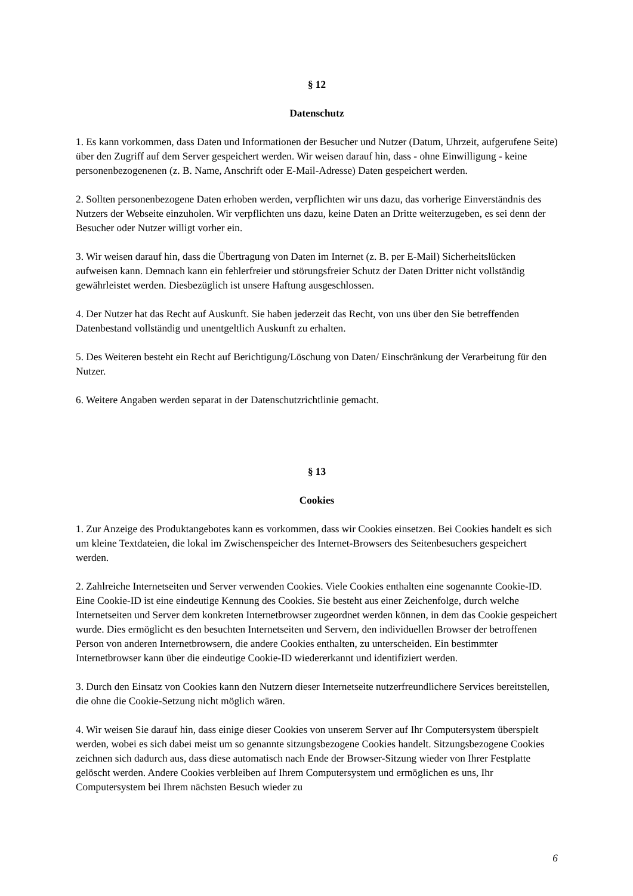§ 12
Datenschutz
1. Es kann vorkommen, dass Daten und Informationen der Besucher und Nutzer (Datum, Uhrzeit, aufgerufene Seite) über den Zugriff auf dem Server gespeichert werden. Wir weisen darauf hin, dass - ohne Einwilligung - keine personenbezogenenen (z. B. Name, Anschrift oder E-Mail-Adresse) Daten gespeichert werden.
2. Sollten personenbezogene Daten erhoben werden, verpflichten wir uns dazu, das vorherige Einverständnis des Nutzers der Webseite einzuholen. Wir verpflichten uns dazu, keine Daten an Dritte weiterzugeben, es sei denn der Besucher oder Nutzer willigt vorher ein.
3. Wir weisen darauf hin, dass die Übertragung von Daten im Internet (z. B. per E-Mail) Sicherheitslücken aufweisen kann. Demnach kann ein fehlerfreier und störungsfreier Schutz der Daten Dritter nicht vollständig gewährleistet werden. Diesbezüglich ist unsere Haftung ausgeschlossen.
4. Der Nutzer hat das Recht auf Auskunft. Sie haben jederzeit das Recht, von uns über den Sie betreffenden Datenbestand vollständig und unentgeltlich Auskunft zu erhalten.
5. Des Weiteren besteht ein Recht auf Berichtigung/Löschung von Daten/ Einschränkung der Verarbeitung für den Nutzer.
6. Weitere Angaben werden separat in der Datenschutzrichtlinie gemacht.
§ 13
Cookies
1. Zur Anzeige des Produktangebotes kann es vorkommen, dass wir Cookies einsetzen. Bei Cookies handelt es sich um kleine Textdateien, die lokal im Zwischenspeicher des Internet-Browsers des Seitenbesuchers gespeichert werden.
2. Zahlreiche Internetseiten und Server verwenden Cookies. Viele Cookies enthalten eine sogenannte Cookie-ID. Eine Cookie-ID ist eine eindeutige Kennung des Cookies. Sie besteht aus einer Zeichenfolge, durch welche Internetseiten und Server dem konkreten Internetbrowser zugeordnet werden können, in dem das Cookie gespeichert wurde. Dies ermöglicht es den besuchten Internetseiten und Servern, den individuellen Browser der betroffenen Person von anderen Internetbrowsern, die andere Cookies enthalten, zu unterscheiden. Ein bestimmter Internetbrowser kann über die eindeutige Cookie-ID wiedererkannt und identifiziert werden.
3. Durch den Einsatz von Cookies kann den Nutzern dieser Internetseite nutzerfreundlichere Services bereitstellen, die ohne die Cookie-Setzung nicht möglich wären.
4. Wir weisen Sie darauf hin, dass einige dieser Cookies von unserem Server auf Ihr Computersystem überspielt werden, wobei es sich dabei meist um so genannte sitzungsbezogene Cookies handelt. Sitzungsbezogene Cookies zeichnen sich dadurch aus, dass diese automatisch nach Ende der Browser-Sitzung wieder von Ihrer Festplatte gelöscht werden. Andere Cookies verbleiben auf Ihrem Computersystem und ermöglichen es uns, Ihr Computersystem bei Ihrem nächsten Besuch wieder zu
6